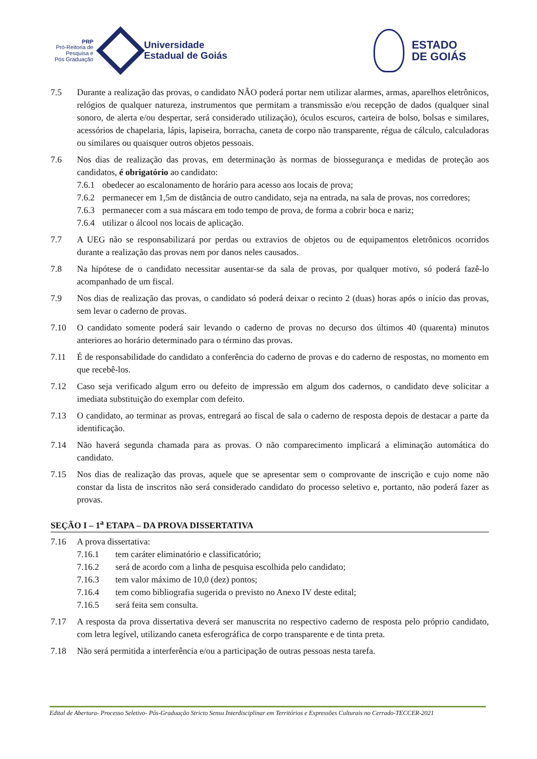PRP
Pró-Reitoria de
Pesquisa e
Pós Graduação
Universidade
Estadual de Goiás
ESTADO
DE GOIÁS
7.5 Durante a realização das provas, o candidato NÃO poderá portar nem utilizar alarmes, armas, aparelhos eletrônicos, relógios de qualquer natureza, instrumentos que permitam a transmissão e/ou recepção de dados (qualquer sinal sonoro, de alerta e/ou despertar, será considerado utilização), óculos escuros, carteira de bolso, bolsas e similares, acessórios de chapelaria, lápis, lapiseira, borracha, caneta de corpo não transparente, régua de cálculo, calculadoras ou similares ou quaisquer outros objetos pessoais.
7.6 Nos dias de realização das provas, em determinação às normas de biossegurança e medidas de proteção aos candidatos, é obrigatório ao candidato:
7.6.1
obedecer ao escalonamento de horário para acesso aos locais de prova;
7.6.2
permanecer em 1,5m de distância de outro candidato, seja na entrada, na sala de provas, nos corredores;
7.6.3
permanecer com a sua máscara em todo tempo de prova, de forma a cobrir boca e nariz;
7.6.4
utilizar o álcool nos locais de aplicação.
7.7 A UEG não se responsabilizará por perdas ou extravios de objetos ou de equipamentos eletrônicos ocorridos durante a realização das provas nem por danos neles causados.
7.8 Na hipótese de o candidato necessitar ausentar-se da sala de provas, por qualquer motivo, só poderá fazê-lo acompanhado de um fiscal.
7.9 Nos dias de realização das provas, o candidato só poderá deixar o recinto 2 (duas) horas após o início das provas, sem levar o caderno de provas.
7.10 O candidato somente poderá sair levando o caderno de provas no decurso dos últimos 40 (quarenta) minutos anteriores ao horário determinado para o término das provas.
7.11 É de responsabilidade do candidato a conferência do caderno de provas e do caderno de respostas, no momento em que recebê-los.
7.12 Caso seja verificado algum erro ou defeito de impressão em algum dos cadernos, o candidato deve solicitar a imediata substituição do exemplar com defeito.
7.13 O candidato, ao terminar as provas, entregará ao fiscal de sala o caderno de resposta depois de destacar a parte da identificação.
7.14 Não haverá segunda chamada para as provas. O não comparecimento implicará a eliminação automática do candidato.
7.15 Nos dias de realização das provas, aquele que se apresentar sem o comprovante de inscrição e cujo nome não constar da lista de inscritos não será considerado candidato do processo seletivo e, portanto, não poderá fazer as provas.
SEÇÃO I – 1<sup>a</sup> ETAPA – DA PROVA DISSERTATIVA
7.16 A prova dissertativa:
7.16.1 tem caráter eliminatório e classificatório;
7.16.2 será de acordo com a linha de pesquisa escolhida pelo candidato;
7.16.3 tem valor máximo de 10,0 (dez) pontos;
7.16.4 tem como bibliografia sugerida o previsto no Anexo IV deste edital;
7.16.5 será feita sem consulta.
7.17 A resposta da prova dissertativa deverá ser manuscrita no respectivo caderno de resposta pelo próprio candidato, com letra legível, utilizando caneta esferográfica de corpo transparente e de tinta preta.
7.18 Não será permitida a interferência e/ou a participação de outras pessoas nesta tarefa.
Edital de Abertura- Processo Seletivo- Pós-Graduação Stricto Sensu Interdisciplinar em Territórios e Expressões Culturais no Cerrado-TECCER-2021